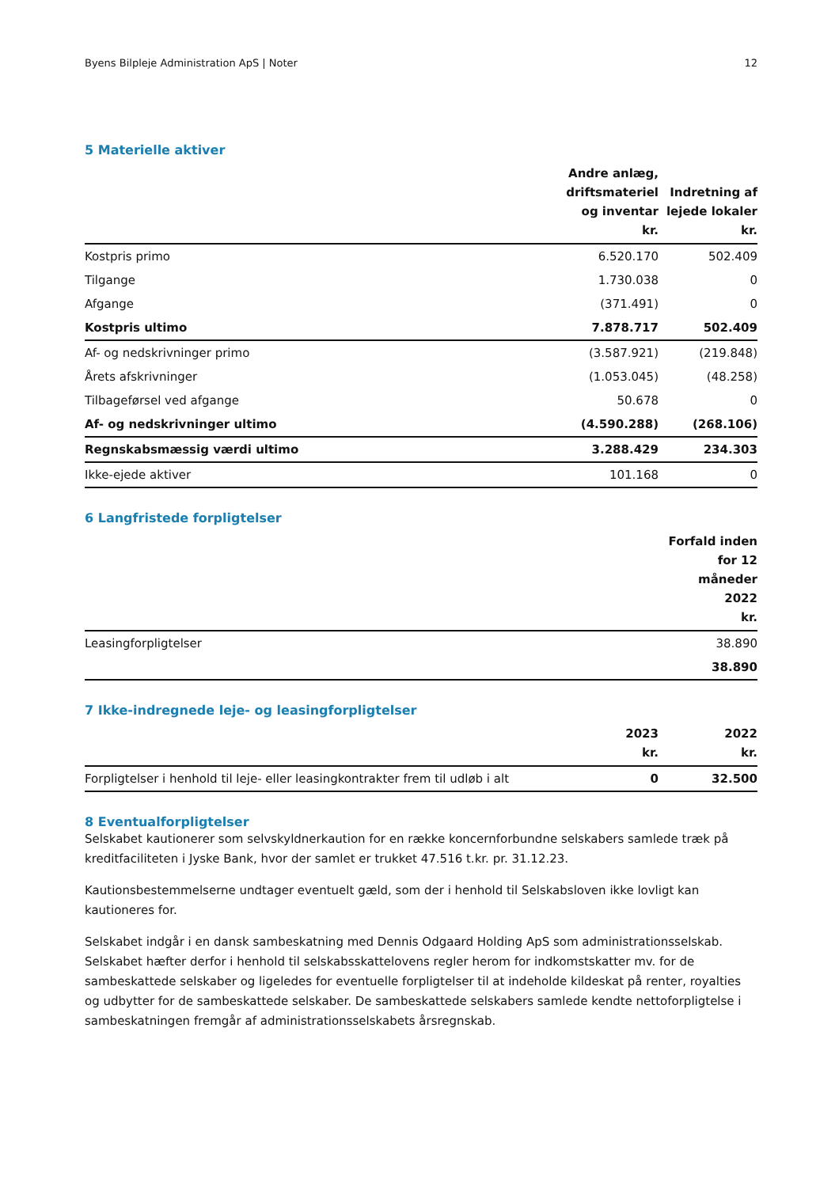Byens Bilpleje Administration ApS | Noter 12
5 Materielle aktiver
| | Andre anlæg, driftsmateriel og inventar kr. | Indretning af lejede lokaler kr. |
| --- | --- | --- |
| Kostpris primo | 6.520.170 | 502.409 |
| Tilgange | 1.730.038 | 0 |
| Afgange | (371.491) | 0 |
| Kostpris ultimo | 7.878.717 | 502.409 |
| Af- og nedskrivninger primo | (3.587.921) | (219.848) |
| Årets afskrivninger | (1.053.045) | (48.258) |
| Tilbageførsel ved afgange | 50.678 | 0 |
| Af- og nedskrivninger ultimo | (4.590.288) | (268.106) |
| Regnskabsmæssig værdi ultimo | 3.288.429 | 234.303 |
| Ikke-ejede aktiver | 101.168 | 0 |
6 Langfristede forpligtelser
| | Forfald inden for 12 måneder 2022 kr. |
| --- | --- |
| Leasingforpligtelser | 38.890 |
| | 38.890 |
7 Ikke-indregnede leje- og leasingforpligtelser
| | 2023 kr. | 2022 kr. |
| --- | --- | --- |
| Forpligtelser i henhold til leje- eller leasingkontrakter frem til udløb i alt | 0 | 32.500 |
8 Eventualforpligtelser
Selskabet kautionerer som selvskyldnerkaution for en række koncernforbundne selskabers samlede træk på kreditfaciliteten i Jyske Bank, hvor der samlet er trukket 47.516 t.kr. pr. 31.12.23.
Kautionsbestemmelserne undtager eventuelt gæld, som der i henhold til Selskabsloven ikke lovligt kan kautioneres for.
Selskabet indgår i en dansk sambeskatning med Dennis Odgaard Holding ApS som administrationsselskab. Selskabet hæfter derfor i henhold til selskabsskattelovens regler herom for indkomstskatter mv. for de sambeskattede selskaber og ligeledes for eventuelle forpligtelser til at indeholde kildeskat på renter, royalties og udbytter for de sambeskattede selskaber. De sambeskattede selskabers samlede kendte nettoforpligtelse i sambeskatningen fremgår af administrationsselskabets årsregnskab.